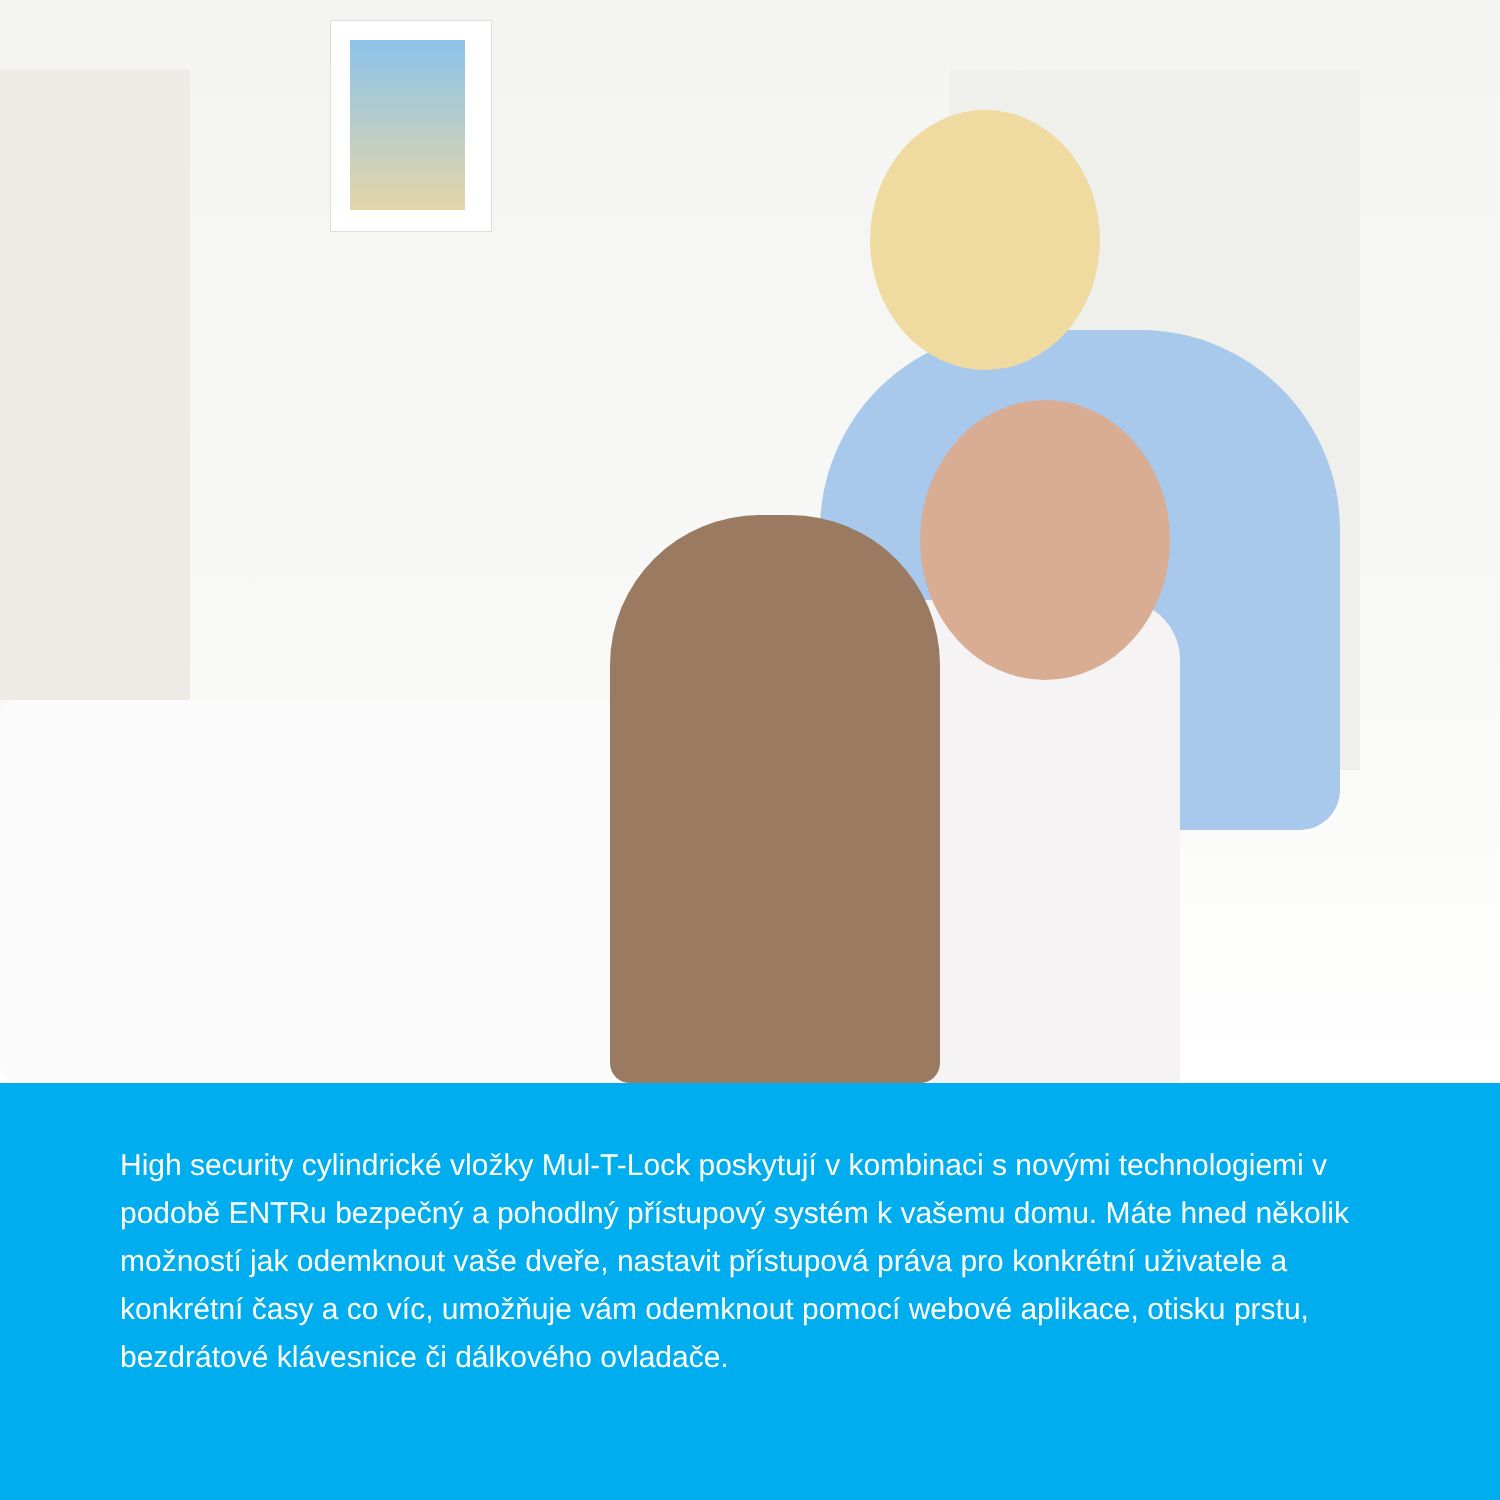High security cylindrické vložky Mul-T-Lock poskytují v kombinaci s novými technologiemi v podobě ENTRu bezpečný a pohodlný přístupový systém k vašemu domu. Máte hned několik možností jak odemknout vaše dveře, nastavit přístupová práva pro konkrétní uživatele a konkrétní časy a co víc, umožňuje vám odemknout pomocí webové aplikace, otisku prstu, bezdrátové klávesnice či dálkového ovladače.